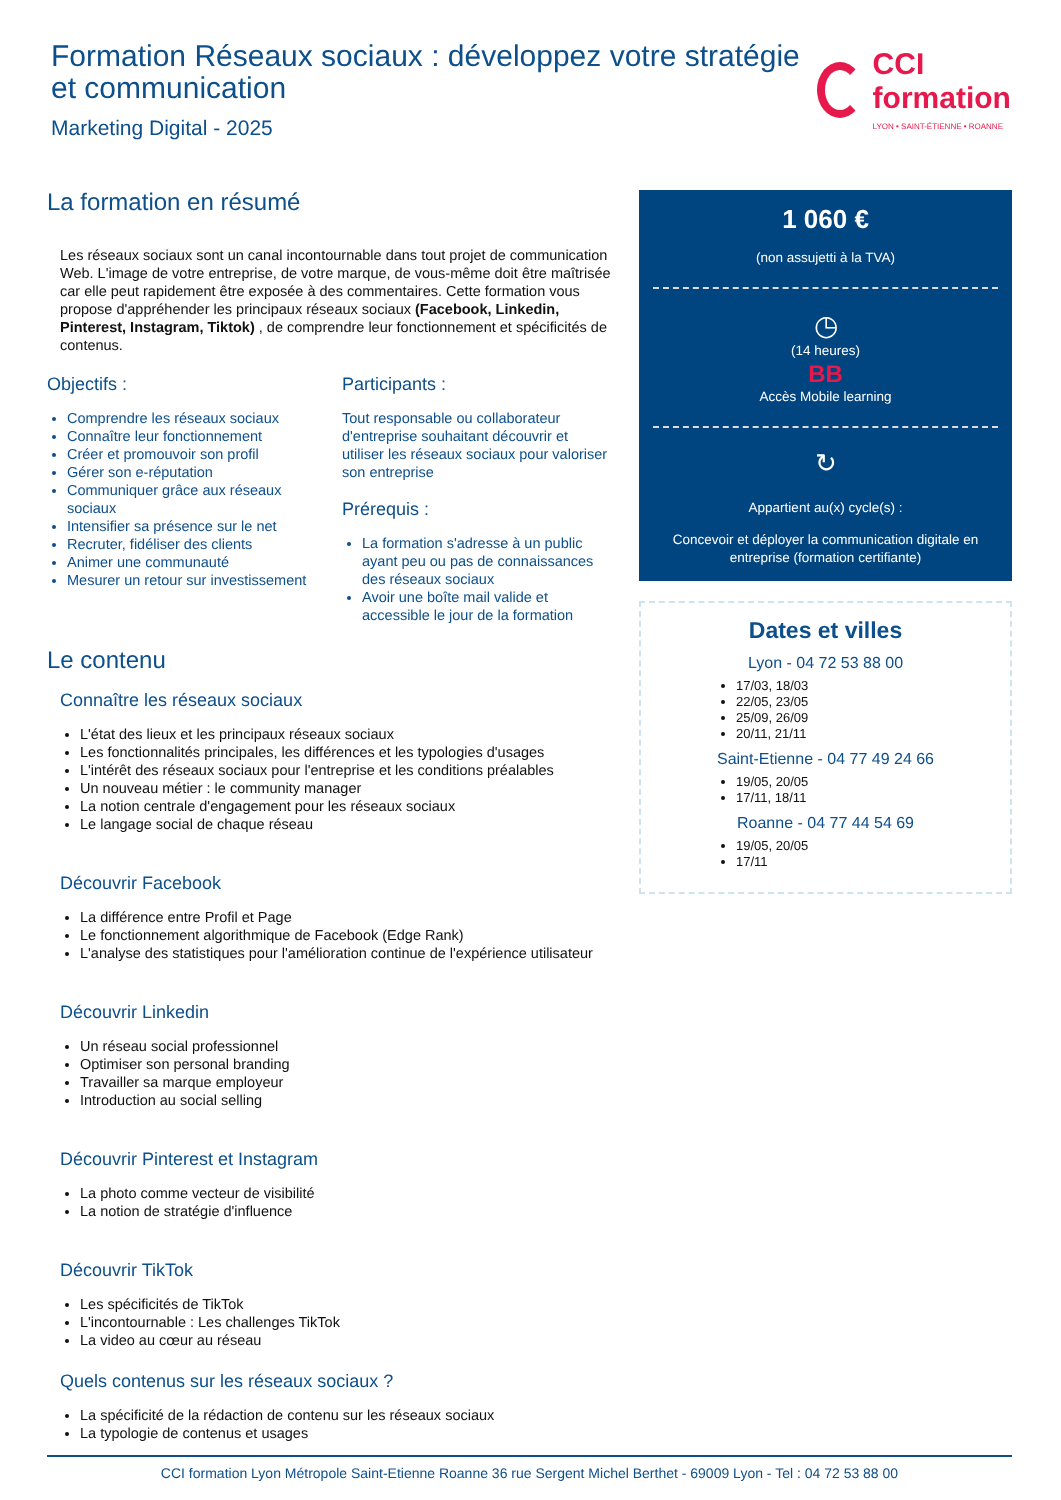Formation Réseaux sociaux : développez votre stratégie et communication
Marketing Digital - 2025
CCI formation
LYON • SAINT-ÉTIENNE • ROANNE
La formation en résumé
Les réseaux sociaux sont un canal incontournable dans tout projet de communication Web. L'image de votre entreprise, de votre marque, de vous-même doit être maîtrisée car elle peut rapidement être exposée à des commentaires. Cette formation vous propose d'appréhender les principaux réseaux sociaux (Facebook, Linkedin, Pinterest, Instagram, Tiktok) , de comprendre leur fonctionnement et spécificités de contenus.
Objectifs :
Comprendre les réseaux sociaux
Connaître leur fonctionnement
Créer et promouvoir son profil
Gérer son e-réputation
Communiquer grâce aux réseaux sociaux
Intensifier sa présence sur le net
Recruter, fidéliser des clients
Animer une communauté
Mesurer un retour sur investissement
Participants :
Tout responsable ou collaborateur d'entreprise souhaitant découvrir et utiliser les réseaux sociaux pour valoriser son entreprise
Prérequis :
La formation s'adresse à un public ayant peu ou pas de connaissances des réseaux sociaux
Avoir une boîte mail valide et accessible le jour de la formation
Le contenu
Connaître les réseaux sociaux
L'état des lieux et les principaux réseaux sociaux
Les fonctionnalités principales, les différences et les typologies d'usages
L'intérêt des réseaux sociaux pour l'entreprise et les conditions préalables
Un nouveau métier : le community manager
La notion centrale d'engagement pour les réseaux sociaux
Le langage social de chaque réseau
Découvrir Facebook
La différence entre Profil et Page
Le fonctionnement algorithmique de Facebook (Edge Rank)
L'analyse des statistiques pour l'amélioration continue de l'expérience utilisateur
Découvrir Linkedin
Un réseau social professionnel
Optimiser son personal branding
Travailler sa marque employeur
Introduction au social selling
Découvrir Pinterest et Instagram
La photo comme vecteur de visibilité
La notion de stratégie d'influence
Découvrir TikTok
Les spécificités de TikTok
L'incontournable : Les challenges TikTok
La video au cœur au réseau
Quels contenus sur les réseaux sociaux ?
La spécificité de la rédaction de contenu sur les réseaux sociaux
La typologie de contenus et usages
1 060 €
(non assujetti à la TVA)
◷
(14 heures)
BB
Accès Mobile learning
↻
Appartient au(x) cycle(s) :
Concevoir et déployer la communication digitale en entreprise (formation certifiante)
Dates et villes
Lyon - 04 72 53 88 00
17/03, 18/03
22/05, 23/05
25/09, 26/09
20/11, 21/11
Saint-Etienne - 04 77 49 24 66
19/05, 20/05
17/11, 18/11
Roanne - 04 77 44 54 69
19/05, 20/05
17/11
CCI formation Lyon Métropole Saint-Etienne Roanne 36 rue Sergent Michel Berthet - 69009 Lyon - Tel : 04 72 53 88 00